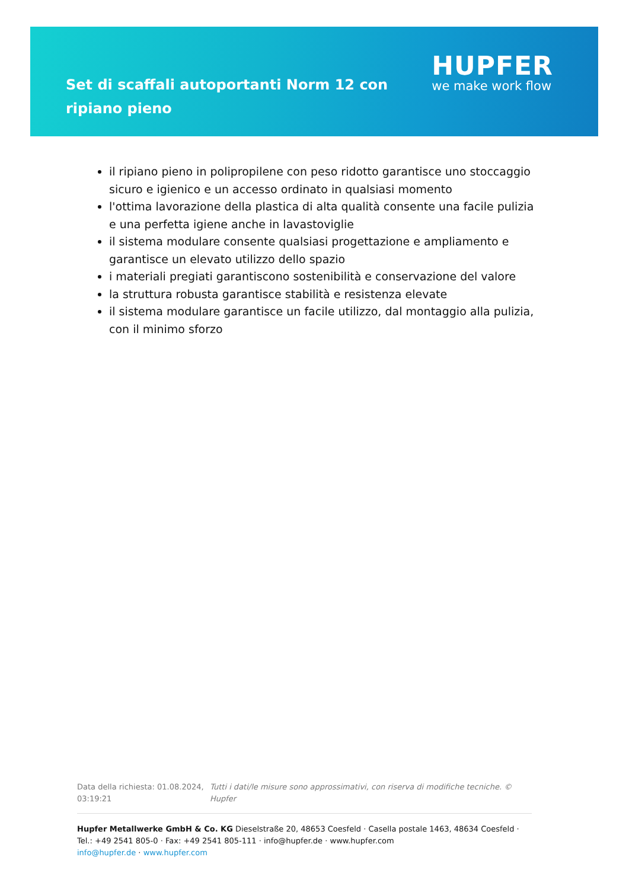Set di scaffali autoportanti Norm 12 con ripiano pieno
HUPFER
we make work flow
il ripiano pieno in polipropilene con peso ridotto garantisce uno stoccaggio sicuro e igienico e un accesso ordinato in qualsiasi momento
l'ottima lavorazione della plastica di alta qualità consente una facile pulizia e una perfetta igiene anche in lavastoviglie
il sistema modulare consente qualsiasi progettazione e ampliamento e garantisce un elevato utilizzo dello spazio
i materiali pregiati garantiscono sostenibilità e conservazione del valore
la struttura robusta garantisce stabilità e resistenza elevate
il sistema modulare garantisce un facile utilizzo, dal montaggio alla pulizia, con il minimo sforzo
Data della richiesta: 01.08.2024, 03:19:21
Tutti i dati/le misure sono approssimativi, con riserva di modifiche tecniche. © Hupfer
Hupfer Metallwerke GmbH & Co. KG Dieselstraße 20, 48653 Coesfeld · Casella postale 1463, 48634 Coesfeld · Tel.: +49 2541 805-0 · Fax: +49 2541 805-111 · info@hupfer.de · www.hupfer.com
info@hupfer.de · www.hupfer.com